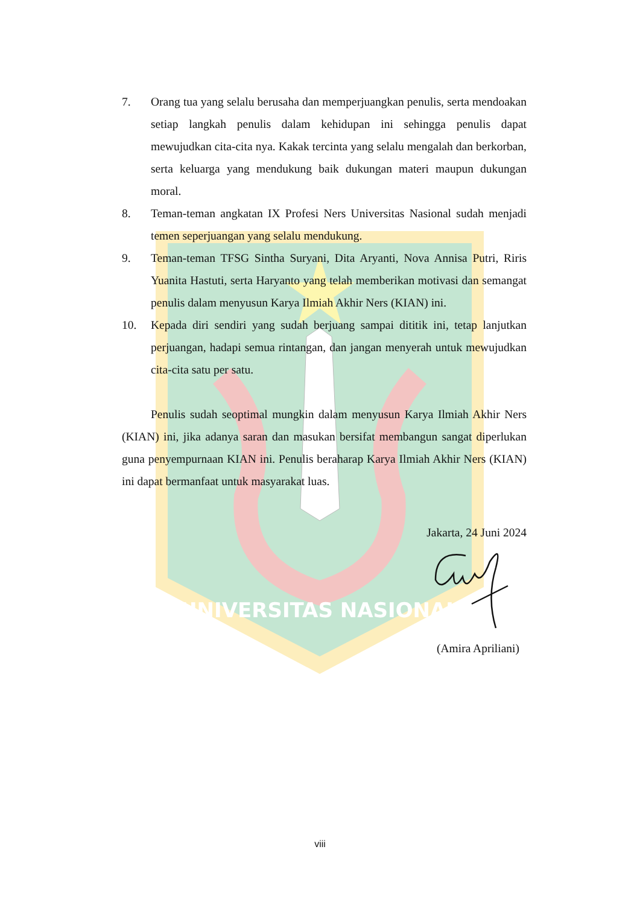UNIVERSITAS NASIONAL
7. Orang tua yang selalu berusaha dan memperjuangkan penulis, serta mendoakan setiap langkah penulis dalam kehidupan ini sehingga penulis dapat mewujudkan cita-cita nya. Kakak tercinta yang selalu mengalah dan berkorban, serta keluarga yang mendukung baik dukungan materi maupun dukungan moral.
8. Teman-teman angkatan IX Profesi Ners Universitas Nasional sudah menjadi temen seperjuangan yang selalu mendukung.
9. Teman-teman TFSG Sintha Suryani, Dita Aryanti, Nova Annisa Putri, Riris Yuanita Hastuti, serta Haryanto yang telah memberikan motivasi dan semangat penulis dalam menyusun Karya Ilmiah Akhir Ners (KIAN) ini.
10. Kepada diri sendiri yang sudah berjuang sampai dititik ini, tetap lanjutkan perjuangan, hadapi semua rintangan, dan jangan menyerah untuk mewujudkan cita-cita satu per satu.
Penulis sudah seoptimal mungkin dalam menyusun Karya Ilmiah Akhir Ners (KIAN) ini, jika adanya saran dan masukan bersifat membangun sangat diperlukan guna penyempurnaan KIAN ini. Penulis beraharap Karya Ilmiah Akhir Ners (KIAN) ini dapat bermanfaat untuk masyarakat luas.
Jakarta, 24 Juni 2024
(Amira Apriliani)
viii